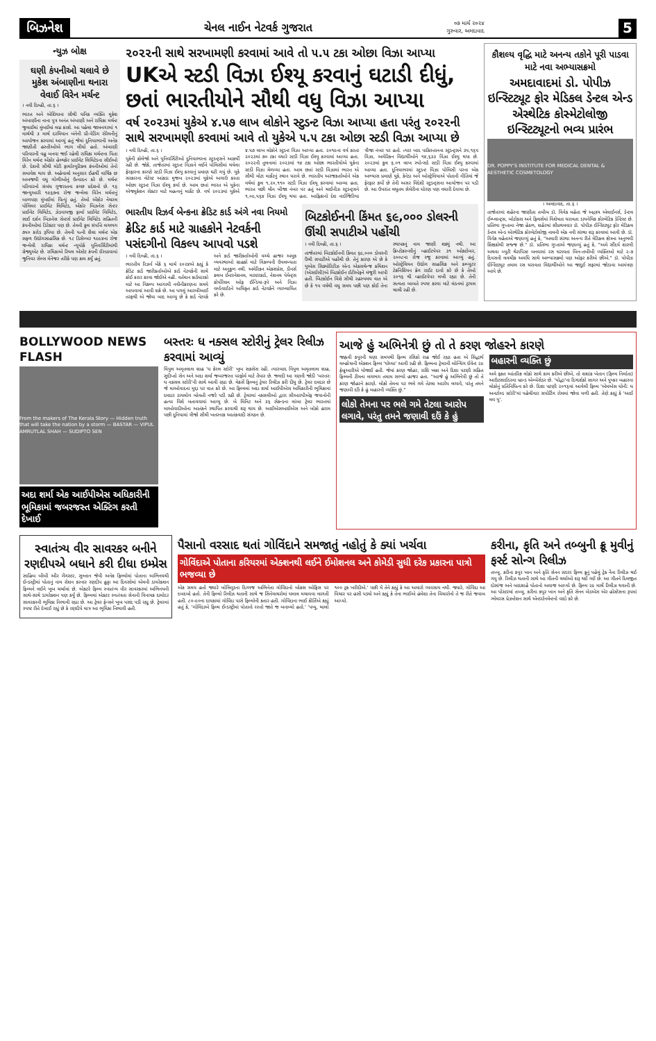બિઝનેશ ચેનલ નાઈન નેટવર્ક ગુજરાત ૦૭ માર્ચ ૨૦૨૪
ગુરુવાર, અમદાવાદ 5
ન્યુઝ બોક્ષ
ઘણી કંપનીઓ ચલાવે છે મુકેશ અંબાણીના થનારા વેવાઈ વિરેન મર્ચન્ટ
। નવી દિલ્હી, તા.૬ ।
ભારત અને એશિયાના સૌથી ધનિક વ્યક્તિ મુકેશ અંબાણીના નાના પુત્ર અનંત અંબાણી અને રાધિકા મર્ચન્ટ જુલાઈમાં મુંબઈમાં લગ્ન કરશે. આ પહેલા જામનગરમાં ૧ માર્ચથી ૩ માર્ચ દરમિયાન બંનેની પ્રી-વેડિંગ સેરેમનીનું આયોજન કરવામાં આવ્યું હતું જેમાં દુનિયાભરની અનેક જાણીતી હસ્તીઓએ ભાગ લીધો હતો. અંબાણી પરિવારની વહુ બનવા જઈ રહેલી રાધિકા મર્ચન્ટના પિતા વિરેન મર્ચન્ટ એંકોર હેલ્થકેર પ્રાઈવેટ લિમિટેડના સીઈઓ છે. દેશની સૌથી મોટી ફાર્માસ્યુટિકલ કંપનીઓમાં તેનો સમાવેશ થાય છે. અહેવાલો અનુસાર ઈહર્ષી વાર્ષિક છ અબજથી વધુ ગોળીઓનું ઉત્પાદન કરે છે. મર્ચન્ટ પરિવારનો સંબંધ ગુજરાતના કચ્છ પ્રદેશનો છે. ૧૬ જાન્યુઆરી ૧૯૬૭ના રોજ જન્મેલા વિરેન મર્ચન્ટનું બાળપણ મુંબઈમાં વિત્યું હતું. તેઓ એંકોર નેચરલ પોલિમર પ્રાઈવેટ લિમિટેડ, એંકોર બિઝનેસ સેન્ટર પ્રાઈવેટ લિમિટેડ, ઝેડવાયજી ફાર્મા પ્રાઈવેટ લિમિટેડ, સાઈ દર્શન બિઝનેસ સેન્ટર્સ પ્રાઈવેટ લિમિટેડ સહિતની કંપનીઓમાં ડિરેક્ટર પણ છે. તેમની કુલ સંપત્તિ લગભગ ૭૫૦ કરોડ રૂપિયા છે. તેમની પત્ની શૈલા મર્ચન્ટ એક સફળ ઉદ્યોગસાહસિક છે. ૧૮ ડિસેમ્બર ૧૯૯૪ના રોજ જન્મેલી રાધિકા મર્ચન્ટ ન્યૂયોર્ક યુનિવર્સિટીમાંથી ગ્રેજ્યુએટ છે. રાધિકાએ રિયલ એસ્ટેટ કંપની ઈસ્પ્રાવામાં જુનિયર સેલ્સ મેનેજર તરીકે પણ કામ કર્યું હતું.
૨૦૨૨ની સાથે સરખામણી કરવામાં આવે તો ૫.૫ ટકા ઓછા વિઝા આપ્યા
UKએ સ્ટડી વિઝા ઈશ્યૂ કરવાનું ઘટાડી દીધું, છતાં ભારતીયોને સૌથી વધુ વિઝા આપ્યા
વર્ષ ૨૦૨૩માં યુકેએ ૪.૫૭ લાખ લોકોને સ્ટુડન્ટ વિઝા આપ્યા હતા પરંતુ ૨૦૨૨ની સાથે સરખામણી કરવામાં આવે તો યુકેએ ૫.૫ ટકા ઓછા સ્ટડી વિઝા આપ્યા છે
। નવી દિલ્હી, તા.૬ ।
યુકેની કોલેજો અને યુનિવર્સિટીઓ દુનિયાભરના સ્ટુડન્ટ્સને આકર્ષી રહી છે. જોકે, તાજેતરમાં સ્ટુડન્ટ વિઝાને લઈને પોલિસીમાં થયેલા ફેરફારના કારણે સ્ટડી વિઝા ઈશ્યૂ કરવાનું પ્રમાણ ઘટી ગયું છે. યુકે સરકારના લેટેસ્ટ આંકડા મુજબ ૨૦૨૩માં યુકેએ અગાઉ કરતા ઓછા સ્ટુડન્ટ વિઝા ઈશ્યૂ કર્યા છે. આમ છતાં ભારત એ યુકેના એજ્યુકેશન સેક્ટર માટે મહત્વનું માર્કેટ છે. વર્ષ ૨૦૨૩માં યુકેએ ૪.૫૭ લાખ લોકોને સ્ટુડન્ટ વિઝા આપ્યા હતા. ૨૦૧૯ના વર્ષ કરતા ૨૦૨૩માં ૭૦ ટકા વધારે સ્ટડી વિઝા ઈશ્યૂ કરવામાં આવ્યા હતા. ૨૦૨૨ની તુલનામાં ૨૦૨૩માં ૧૪ ટકા ઓછા ભારતીયોએ યુકેના સ્ટડી વિઝા મેળવ્યા હતા. આમ છતાં સ્ટડી વિઝામાં ભારત એ સૌથી મોટા માર્કેટનું સ્થાન ધરાવે છે. ભારતીય અરજકર્તાઓને એક વર્ષમાં કુલ ૧,૨૦,૧૧૦ સ્ટડી વિઝા ઈશ્યૂ કરવામાં આવ્યા હતા. ભારત પછી ચીન બીજા નંબર પર હતું અને ચાઈનીઝ સ્ટુડન્ટ્સને ૧,૦૯,૫૬૪ વિઝા ઈશ્યૂ થયા હતા. આફ્રિકાનો દેશ નાઈજિરિયા ત્રીજા નંબર પર હતો. ત્યાર બાદ પાકિસ્તાનના સ્ટુડન્ટ્સને ૩૫,૧૬૫ વિઝા, અમેરિકન વિદ્યાર્થીઓને ૧૪,૬૩૩ વિઝા ઈશ્યૂ થયા છે. ૨૦૨૩માં કુલ ૬.૦૧ લાખ સ્પોન્સર્ડ સ્ટડી વિઝા ઈશ્યૂ કરવામાં આવ્યા હતા. દુનિયાભરમાં સ્ટુડન્ટ વિઝા પોલિસી પરના એક અભ્યાસ પ્રમાણે યુકે, કેનેડા અને ઓસ્ટ્રેલિયાએ પોતાની નીતિમાં જે ફેરફાર કર્યો છે તેની અસર વિદેશી સ્ટુડન્ટ્સના આયોજન પર પડી છે. આ ઉપરાંત લઘુતમ સેલેરીના ધોરણ પણ વધારી દેવાયા છે.
ભારતીય રિઝર્વ બેન્કના ક્રેડિટ કાર્ડ અંગે નવા નિયમો
ક્રેડિટ કાર્ડ માટે ગ્રાહકોને નેટવર્કની પસંદગીનો વિકલ્પ આપવો પડશે
। નવી દિલ્હી, તા.૬ ।
ભારતીય રિઝર્વ બેંકે ૬ માર્ચ ૨૦૨૪એ કહ્યું કે ક્રેડિટ કાર્ડ જારીકર્તાઓએ કાર્ડ નેટવર્કની સાથે કોઈ કરાર કરવા જોઈએ નહીં. વર્તમાન કાર્ડધારકો માટે આ વિકલ્પ આગામી નવીનીકરણના સમયે આપવામાં આવી શકે છે. આ પગલું આરબીઆઈ તરફથી એ જોયા બાદ આવ્યુ છે કે કાર્ડ નેટવર્ક અને કાર્ડ જારીકર્તાઓની વચ્ચે હાજર અમુક વ્યવસ્થાઓ ગ્રાહકો માટે વિકલ્પની ઉપલબ્ધતા માટે અનુકૂળ નથી. અમેરિકન એક્સપ્રેસ, ડીનર્સ ક્લબ ઈન્ટરનેશનલ, માસ્ટરકાર્ડ, નેશનલ પેમેન્ટ્સ કોર્પોરેશન ઓફ ઈન્ડિયા-રૂપે અને વિઝા વર્લ્ડવાઈડને અધિકૃત કાર્ડ નેટવર્કને વ્યાખ્યાયિત કરે છે.
બિટકોઈનની કિંમત ૬૯,૦૦૦ ડોલરની ઊંચી સપાટીએ પહોંચી
। નવી દિલ્હી, તા.૬ ।
તાજેતરમાં બિટકોઈનની કિંમત ૬૯,૦૦૦ ડોલરની ઉંચી સપાટીએ પહોંચી છે. તેનું કારણ એ છે કે યુએસ સિક્યોરિટીઝ એન્ડ એક્સચેન્જ કમિશન (એસઈસી)એ બિટકોઈન ઈટીએફને મંજૂરી આપી હતી. બિટકોઈન વિશે સૌથી રહસ્યમય વાત એ છે કે ૧૫ વર્ષથી વધુ સમય પછી પણ કોઈ તેના સ્થાપકનું નામ જાણી શક્યું નથી. આ ક્રિપ્ટોકરન્સીનું વ્હાઈટપેપર ૩૧ ઓક્ટોબર, ૨૦૦૮ના રોજ રજૂ કરવામાં આવ્યું હતું. ઓસ્ટ્રેલિયન ઉદ્યોગ સાહસિક અને કમ્પ્યુટર ટેકનિશિયન ક્રેગ રાઈટ દાવો કરે છે કે તેઓ ૨૦૧૬ થી વ્હાઈટપેપર લખી રહ્યા છે. તેની સત્યતા બાબતે સ્પષ્ટ કરવા માટે લંડનમાં ટ્રાયલ ચાલી રહી છે.
કૌશલ્ય વૃદ્ધિ માટે અનન્ય તકોને પૂરી પાડવા માટે નવા અભ્યાસક્રમો
અમદાવાદમાં ડો. પોપીઝ ઇન્સ્ટિટ્યૂટ ફોર મેડિકલ ડેન્ટલ એન્ડ એસ્થેટિક કોસ્મેટોલોજી ઇન્સ્ટિટ્યૂટનો ભવ્ય પ્રારંભ
DR. POPPY'S INSTITUTE FOR MEDICAL DENTAL & AESTHETIC COSMETOLOGY
। અમદાવાદ, તા.૬ ।
તાજેતરમાં શહેરના જાણીતા તબીબ ડૉ. વિવેક મહેતા જે અદ્રશ્ય એલાઈનર્સ, ડેન્ટલ ઈમ્પ્લાન્ટ્સ, બોટોક્સ અને ફિલર્સમાં વિશેષતા ધરાવતા ડાયનેમિક કોસ્મેટિક ડેન્ટિસ્ટ છે. પ્રતિભા ગુપ્તાના નેજા હેઠળ, શહેરમાં સૌપ્રથમવાર ડૉ. પોપીઝ ઈન્સ્ટિટ્યૂટ ફોર મેડિકલ ડેન્ટલ એન્ડ એસ્થેટિક કોસ્મેટોલોજી નામની એક નવી સંસ્થા શરૂ કરવામાં આવી છે. ડૉ. વિવેક મહેતાએ જણાવ્યું હતું કે, "અમારી સંસ્થા અનન્ય રીતે મેડિકલ ક્ષેત્રના અનુભવી શિક્ષકોથી સજ્જ છે." ડૉ. પ્રતિભા ગુપ્તાએ જણાવ્યું હતું કે, "અમે સૌંદર્ય શાસ્ત્રી અથવા બ્યુટી થેરાપિસ્ટ બનવામાં રસ ધરાવતા બિન-તબીબી વ્યક્તિઓ માટે ૨-૭ દિવસની લવચીક અવધિ સાથે અભ્યાસક્રમો પણ ઓફર કરીએ છીએ." ડૉ. પોપીઝ ઈન્સ્ટિટ્યૂટ તમામ રસ ધરાવતા વિદ્યાર્થીઓને આ જાદુઈ સફરમાં જોડાવા આમંત્રણ આપે છે.
BOLLYWOOD NEWS FLASH
From the makers of The Kerala Story — Hidden truth that will take the nation by a storm — BASTAR — VIPUL AMRUTLAL SHAH — SUDIPTO SEN
અદા શર્મા એક આઈપીએસ અધિકારીની ભૂમિકામાં જબરજસ્ત એક્ટિંગ કરતી દેખાઈ
બસ્તરઃ ધ નક્સલ સ્ટોરીનું ટ્રેલર રિલીઝ કરવામાં આવ્યું
વિપુલ અમૃતલાલ શાહ 'ધ કેરલ સ્ટોરી' ખૂબ સક્સેસ રહી. ત્યારબાદ વિપુલ અમૃતલાલ શાહ, સુદીપ્તો સેન અને અદા શર્મા જબરજસ્ત પરફોર્મ માટે તૈયાર છે. જલદી આ ત્રણની જોડી 'બસ્તરઃ ધ નક્સલ સ્ટોરી'ની સાથે આવી રહ્યા છે. મેકર્સે ફિલ્મનું ટ્રેલર રિલીઝ કરી દીધુ છે. ટ્રેલર દમદાર છે જે માઓવાદના મુદ્દા પર વાત કરે છે. આ ફિલ્મમાં અદા શર્મા આઈપીએસ અધિકારીની ભૂમિકામાં દમદાર ડાયલોગ બોલતી નજરે પડી રહી છે. ટ્રેલરમાં નક્સલીઓ દ્વારા સીઆરપીએફ જવાનોની હત્યા વિશે બતાવવામાં આવ્યુ છે. બે મિનિટ અને ૩૬ સેકન્ડના લાંબા ટ્રેલર ભારતમાં માઓવાદીઓના આતંકને સ્થાપિત કરવાથી શરૂ થાય છે. આઈએસઆઈએસ અને બોકો હરામ પછી દુનિયામાં ત્રીજો સૌથી ખતરનાક આતંકવાદી સંગઠન છે.
આજે હું અભિનેત્રી છું તો તે કરણ જોહરને કારણે
જાહ્નવી કપૂરની ઘણા સમયથી ફિલ્મ રસિકો રાહ જોઈ રહ્યા હતા એ સિદ્ધાર્થ મલ્હોત્રાની એક્શન ફિલ્મ 'યોધ્ધા' આવી રહી છે. ફિલ્મના ટ્રેલરની લોન્ચિંગ ઈવેન્ટ ૨૯ ફેબ્રુઆરીએ યોજાઈ હતી. જેમાં કરણ જોહર, રાશિ ખન્ના અને દિશા પટણી સહિત ફિલ્મની ટીમના લગભગ તમામ સભ્યો હાજર હતા. "આજે હું અભિનેત્રી છું તો તે કરણ જોહરને કારણે. લોકો તેમના પર ભલે ગમે તેટલા આરોપ લગાવે, પરંતુ તમને જણાવી દઉં કે હું બહારની વ્યક્તિ છું."
લોકો તેમના પર ભલે ગમે તેટલા આરોપ લગાવે, પરંતુ તમને જણાવી દઉં કે હું બહારની વ્યક્તિ છું
અમે ફક્ત આંતરિક લોકો સાથે કામ કરીએ છીએ, તો શશાંક ખેતાન (ફિલ્મ નિર્માતા) આઉટસાઈડરના બ્રાન્ડ એમ્બેસેડર છે. 'યોદ્ધા'ના દિગ્દર્શકો સાગર અને પુષ્કર બહારના લોકોનું પ્રતિનિધિત્વ કરે છે. દિશા પટણી ૨૦૧૬માં આવેલી ફિલ્મ 'એમએસ ધોની: ધ અનટોલ્ડ સ્ટોરી'માં પહેલીવાર સપોર્ટિંગ રોલમાં જોવા મળી હતી. તેણે કહ્યું કે 'આઈ લવ યુ'.
સ્વાતંત્ર્ય વીર સાવરકર બનીને રણદીપએ બધાને કરી દીધા ઇમ્પ્રેસ
સાહિબ બીબી ઔર ગેંગસ્ટર, સુલ્તાન જેવી અનેક ફિલ્મોમાં પોતાના અભિનયથી ઈન્ડસ્ટ્રીમાં પોતાનું નામ રોશન કરનાર રણદીપ હુડ્ડા આ દિવસોમાં એમની ડાયરેક્શન ફિલ્મને લઈને ખૂબ ચર્ચામાં છે. એક્ટરે ફિલ્મ સ્વાતંત્ર્ય વીર સાવરકરમાં અભિનયની સાથે-સાથે ડાયરેક્શન પણ કર્યું છે. ફિલ્મમાં એક્ટર સ્વતંત્રતા સેનાની વિનાયક દામોદર સાવરકરની ભૂમિકા નિભાવી રહ્યા છે. આ ટ્રેલર ફેન્સને ખૂબ પસંદ પડી રહ્યુ છે. ટ્રેલરમાં સ્પષ્ટ રીતે દેખાઈ રહ્યું છે કે રણદીપે માત્ર આ ભૂમિકા નિભાવી હતી.
પૈસાનો વરસાદ થતાં ગોવિંદાને સમજાતું નહોતું કે ક્યાં ખર્ચવા
ગોવિંદાએ પોતાના કરિયરમાં એક્શનથી લઈને ઈમોશનલ અને કોમેડી સુધી દરેક પ્રકારના પાત્રો ભજવ્યા છે
એક સમય હતો જ્યારે બોલિવૂડના દિગ્ગજ અભિનેતા ગોવિંદાનો બોક્સ ઓફિસ પર દબદબો હતો. તેની ફિલ્મો રિલીઝ થતાની સાથે જ સિનેમાઘરોમાં ધમાલ મચાવવા લાગતી હતી. ૮૦-૯૦ના દાયકામાં ગોવિંદા પાસે ફિલ્મોની કતાર હતી. ગોવિંદાના ભાઈ કીર્તિએ કહ્યું હતું કે, 'ગોવિંદાએ ફિલ્મ ઈન્ડસ્ટ્રીમાં પોતાનો રસ્તો જાતે જ બનાવ્યો હતો.' 'પપ્પુ, ચાલો ૧૦૦ ટ્રક ખરીદીએ.' પછી મેં તેને કહ્યું કે આ અમારો વ્યવસાય નથી. જ્યારે, ગોવિંદા આ વિચાર પર હસી પડ્યો અને કહ્યું કે તેના ભાઈએ હંમેશા તેના વિચારોનો તે જ રીતે જવાબ આપ્યો.
કરીના, કૃતિ અને તબ્બુની ક્રૂ મુવીનું ફર્સ્ટ સોન્ગ રિલીઝ
તબ્બુ, કરીના કપૂર ખાન અને કૃતિ સેનન સ્ટારર ફિલ્મ ક્રૂનું પહેલું ટ્રેક નૈના રિલીઝ થઈ ગયુ છે. રિલીઝ થતાની સાથે આ ગીતની ચર્ચાઓ શરૂ થઈ ગઈ છે. આ ગીતને દિલજીત દોસાંજ અને બાદશાહે પોતાનો અવાજ આપ્યો છે. ફિલ્મ ૨૯ માર્ચે રિલીઝ થવાની છે. આ પોસ્ટરમાં તબ્બુ, કરીના કપૂર ખાન અને કૃતિ સેનન બેડએસ એર હોસ્ટેસના રૂપમાં ગ્લેમરસ પ્રેઝન્ટેશન સાથે એન્ટરટેનમેન્ટનો વાદો કરે છે.